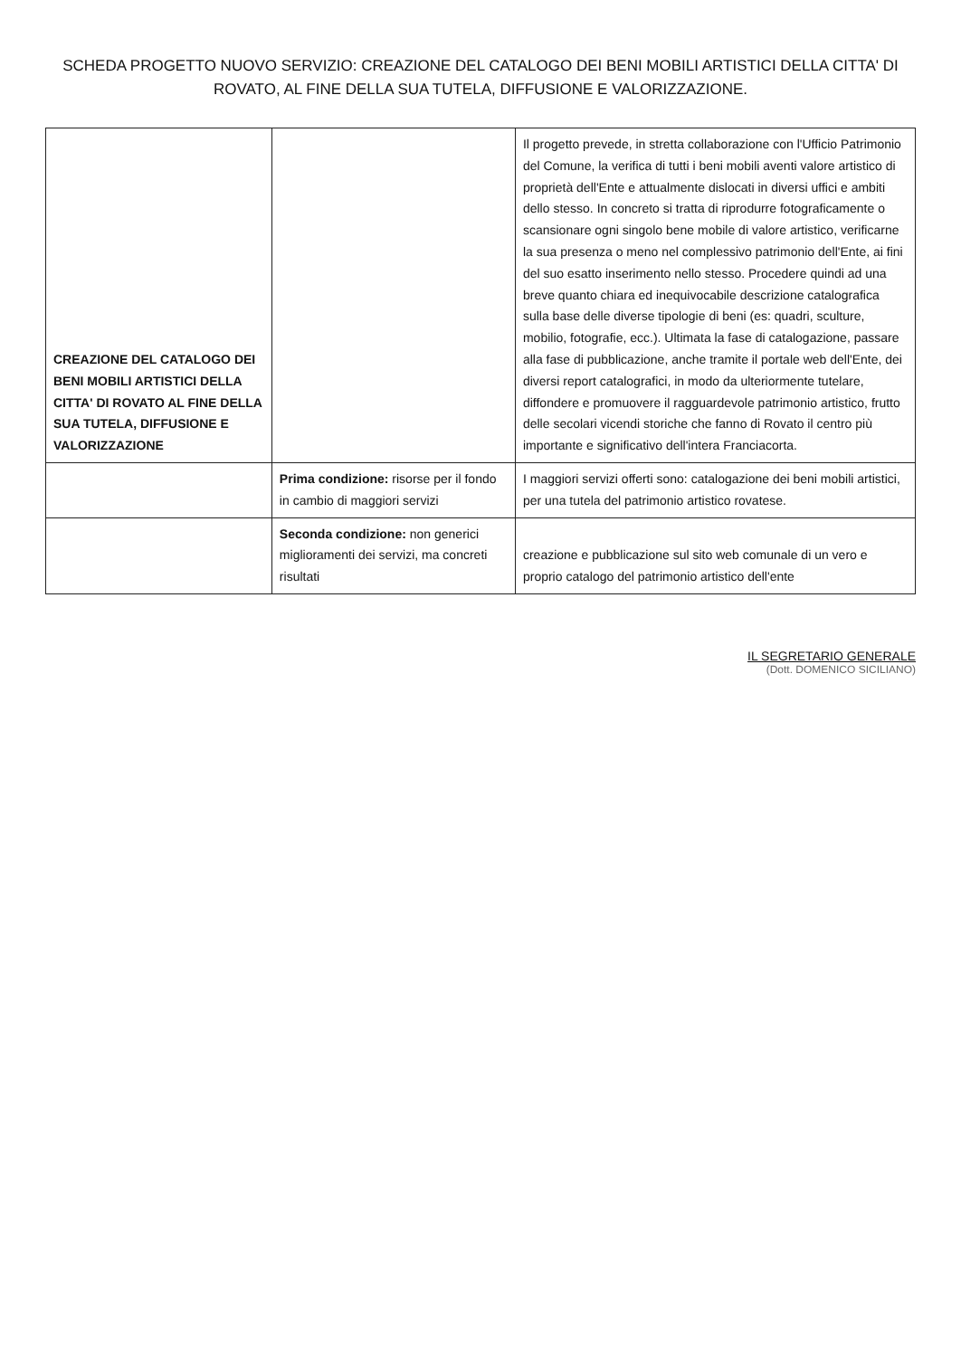SCHEDA PROGETTO NUOVO SERVIZIO: CREAZIONE DEL CATALOGO DEI BENI MOBILI ARTISTICI DELLA CITTA' DI ROVATO, AL FINE DELLA SUA TUTELA, DIFFUSIONE E VALORIZZAZIONE.
| CREAZIONE DEL CATALOGO DEI BENI MOBILI ARTISTICI DELLA CITTA' DI ROVATO AL FINE DELLA SUA TUTELA, DIFFUSIONE E VALORIZZAZIONE | | Il progetto prevede, in stretta collaborazione con l'Ufficio Patrimonio del Comune, la verifica di tutti i beni mobili aventi valore artistico di proprietà dell'Ente e attualmente dislocati in diversi uffici e ambiti dello stesso. In concreto si tratta di riprodurre fotograficamente o scansionare ogni singolo bene mobile di valore artistico, verificarne la sua presenza o meno nel complessivo patrimonio dell'Ente, ai fini del suo esatto inserimento nello stesso. Procedere quindi ad una breve quanto chiara ed inequivocabile descrizione catalografica sulla base delle diverse tipologie di beni (es: quadri, sculture, mobilio, fotografie, ecc.). Ultimata la fase di catalogazione, passare alla fase di pubblicazione, anche tramite il portale web dell'Ente, dei diversi report catalografici, in modo da ulteriormente tutelare, diffondere e promuovere il ragguardevole patrimonio artistico, frutto delle secolari vicendi storiche che fanno di Rovato il centro più importante e significativo dell'intera Franciacorta. |
| | Prima condizione: risorse per il fondo in cambio di maggiori servizi | I maggiori servizi offerti sono: catalogazione dei beni mobili artistici, per una tutela del patrimonio artistico rovatese. |
| | Seconda condizione: non generici miglioramenti dei servizi, ma concreti risultati | creazione e pubblicazione sul sito web comunale di un vero e proprio catalogo del patrimonio artistico dell'ente |
IL SEGRETARIO GENERALE
(Dott. DOMENICO SICILIANO)